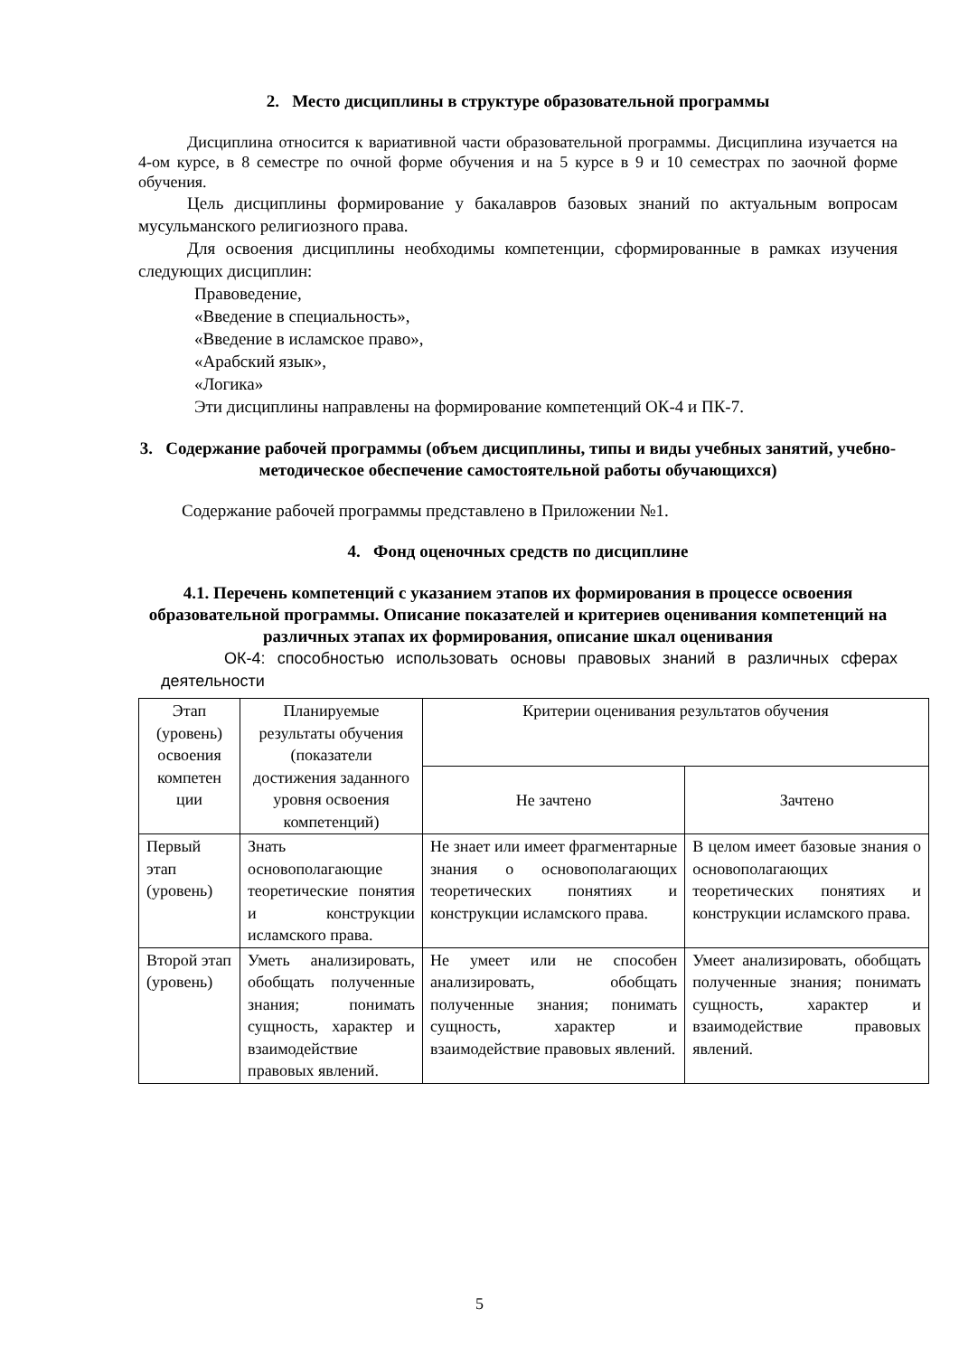2. Место дисциплины в структуре образовательной программы
Дисциплина относится к вариативной части образовательной программы. Дисциплина изучается на 4-ом курсе, в 8 семестре по очной форме обучения и на 5 курсе в 9 и 10 семестрах по заочной форме обучения.
Цель дисциплины формирование у бакалавров базовых знаний по актуальным вопросам мусульманского религиозного права.
Для освоения дисциплины необходимы компетенции, сформированные в рамках изучения следующих дисциплин:
Правоведение,
«Введение в специальность»,
«Введение в исламское право»,
«Арабский язык»,
«Логика»
Эти дисциплины направлены на формирование компетенций ОК-4 и ПК-7.
3. Содержание рабочей программы (объем дисциплины, типы и виды учебных занятий, учебно-методическое обеспечение самостоятельной работы обучающихся)
Содержание рабочей программы представлено в Приложении №1.
4. Фонд оценочных средств по дисциплине
4.1. Перечень компетенций с указанием этапов их формирования в процессе освоения образовательной программы. Описание показателей и критериев оценивания компетенций на различных этапах их формирования, описание шкал оценивания
ОК-4: способностью использовать основы правовых знаний в различных сферах деятельности
| Этап (уровень) освоения компетен ции | Планируемые результаты обучения (показатели достижения заданного уровня освоения компетенций) | Критерии оценивания результатов обучения | |
| --- | --- | --- | --- |
| | | Не зачтено | Зачтено |
| Первый этап (уровень) | Знать основополагающие теоретические понятия и конструкции исламского права. | Не знает или имеет фрагментарные знания о основополагающих теоретических понятиях и конструкции исламского права. | В целом имеет базовые знания о основополагающих теоретических понятиях и конструкции исламского права. |
| Второй этап (уровень) | Уметь анализировать, обобщать полученные знания; понимать сущность, характер и взаимодействие правовых явлений. | Не умеет или не способен анализировать, обобщать полученные знания; понимать сущность, характер и взаимодействие правовых явлений. | Умеет анализировать, обобщать полученные знания; понимать сущность, характер и взаимодействие правовых явлений. |
5